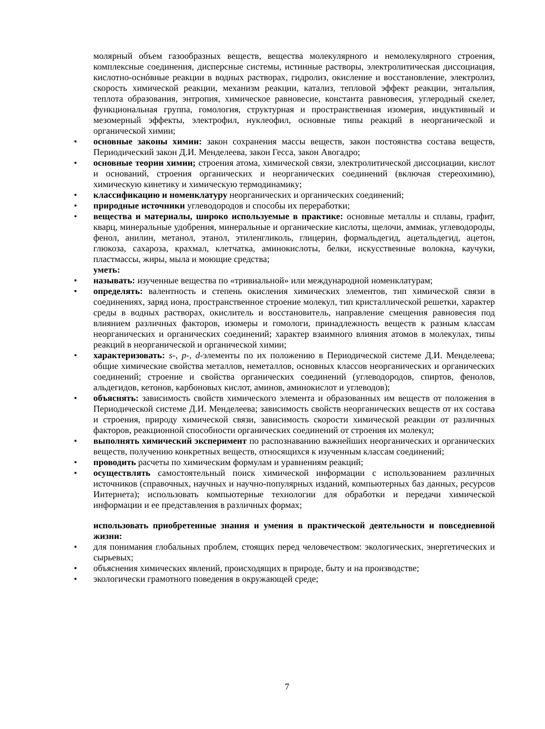молярный объем газообразных веществ, вещества молекулярного и немолекулярного строения, комплексные соединения, дисперсные системы, истинные растворы, электролитическая диссоциация, кислотно-оснóвные реакции в водных растворах, гидролиз, окисление и восстановление, электролиз, скорость химической реакции, механизм реакции, катализ, тепловой эффект реакции, энтальпия, теплота образования, энтропия, химическое равновесие, константа равновесия, углеродный скелет, функциональная группа, гомология, структурная и пространственная изомерия, индуктивный и мезомерный эффекты, электрофил, нуклеофил, основные типы реакций в неорганической и органической химии;
• основные законы химии: закон сохранения массы веществ, закон постоянства состава веществ, Периодический закон Д.И. Менделеева, закон Гесса, закон Авогадро;
• основные теории химии; строения атома, химической связи, электролитической диссоциации, кислот и оснований, строения органических и неорганических соединений (включая стереохимию), химическую кинетику и химическую термодинамику;
• классификацию и номенклатуру неорганических и органических соединений;
• природные источники углеводородов и способы их переработки;
• вещества и материалы, широко используемые в практике: основные металлы и сплавы, графит, кварц, минеральные удобрения, минеральные и органические кислоты, щелочи, аммиак, углеводороды, фенол, анилин, метанол, этанол, этиленгликоль, глицерин, формальдегид, ацетальдегид, ацетон, глюкоза, сахароза, крахмал, клетчатка, аминокислоты, белки, искусственные волокна, каучуки, пластмассы, жиры, мыла и моющие средства;
уметь:
• называть: изученные вещества по «тривиальной» или международной номенклатурам;
• определять: валентность и степень окисления химических элементов, тип химической связи в соединениях, заряд иона, пространственное строение молекул, тип кристаллической решетки, характер среды в водных растворах, окислитель и восстановитель, направление смещения равновесия под влиянием различных факторов, изомеры и гомологи, принадлежность веществ к разным классам неорганических и органических соединений; характер взаимного влияния атомов в молекулах, типы реакций в неорганической и органической химии;
• характеризовать: s-, p-, d-элементы по их положению в Периодической системе Д.И. Менделеева; общие химические свойства металлов, неметаллов, основных классов неорганических и органических соединений; строение и свойства органических соединений (углеводородов, спиртов, фенолов, альдегидов, кетонов, карбоновых кислот, аминов, аминокислот и углеводов);
• объяснять: зависимость свойств химического элемента и образованных им веществ от положения в Периодической системе Д.И. Менделеева; зависимость свойств неорганических веществ от их состава и строения, природу химической связи, зависимость скорости химической реакции от различных факторов, реакционной способности органических соединений от строения их молекул;
• выполнять химический эксперимент по распознаванию важнейших неорганических и органических веществ, получению конкретных веществ, относящихся к изученным классам соединений;
• проводить расчеты по химическим формулам и уравнениям реакций;
• осуществлять самостоятельный поиск химической информации с использованием различных источников (справочных, научных и научно-популярных изданий, компьютерных баз данных, ресурсов Интернета); использовать компьютерные технологии для обработки и передачи химической информации и ее представления в различных формах;
использовать приобретенные знания и умения в практической деятельности и повседневной жизни:
• для понимания глобальных проблем, стоящих перед человечеством: экологических, энергетических и сырьевых;
• объяснения химических явлений, происходящих в природе, быту и на производстве;
• экологически грамотного поведения в окружающей среде;
7